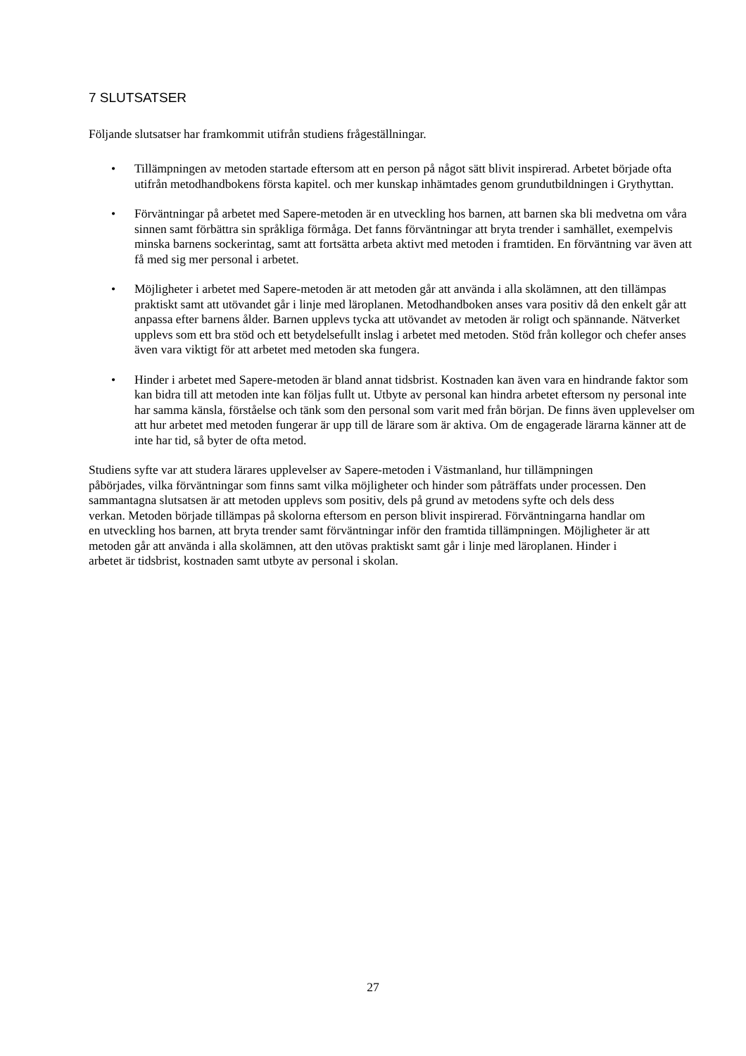7 SLUTSATSER
Följande slutsatser har framkommit utifrån studiens frågeställningar.
• Tillämpningen av metoden startade eftersom att en person på något sätt blivit inspirerad. Arbetet började ofta utifrån metodhandbokens första kapitel. och mer kunskap inhämtades genom grundutbildningen i Grythyttan.
• Förväntningar på arbetet med Sapere-metoden är en utveckling hos barnen, att barnen ska bli medvetna om våra sinnen samt förbättra sin språkliga förmåga. Det fanns förväntningar att bryta trender i samhället, exempelvis minska barnens sockerintag, samt att fortsätta arbeta aktivt med metoden i framtiden. En förväntning var även att få med sig mer personal i arbetet.
• Möjligheter i arbetet med Sapere-metoden är att metoden går att använda i alla skolämnen, att den tillämpas praktiskt samt att utövandet går i linje med läroplanen. Metodhandboken anses vara positiv då den enkelt går att anpassa efter barnens ålder. Barnen upplevs tycka att utövandet av metoden är roligt och spännande. Nätverket upplevs som ett bra stöd och ett betydelsefullt inslag i arbetet med metoden. Stöd från kollegor och chefer anses även vara viktigt för att arbetet med metoden ska fungera.
• Hinder i arbetet med Sapere-metoden är bland annat tidsbrist. Kostnaden kan även vara en hindrande faktor som kan bidra till att metoden inte kan följas fullt ut. Utbyte av personal kan hindra arbetet eftersom ny personal inte har samma känsla, förståelse och tänk som den personal som varit med från början. De finns även upplevelser om att hur arbetet med metoden fungerar är upp till de lärare som är aktiva. Om de engagerade lärarna känner att de inte har tid, så byter de ofta metod.
Studiens syfte var att studera lärares upplevelser av Sapere-metoden i Västmanland, hur tillämpningen påbörjades, vilka förväntningar som finns samt vilka möjligheter och hinder som påträffats under processen. Den sammantagna slutsatsen är att metoden upplevs som positiv, dels på grund av metodens syfte och dels dess verkan. Metoden började tillämpas på skolorna eftersom en person blivit inspirerad. Förväntningarna handlar om en utveckling hos barnen, att bryta trender samt förväntningar inför den framtida tillämpningen. Möjligheter är att metoden går att använda i alla skolämnen, att den utövas praktiskt samt går i linje med läroplanen. Hinder i arbetet är tidsbrist, kostnaden samt utbyte av personal i skolan.
27